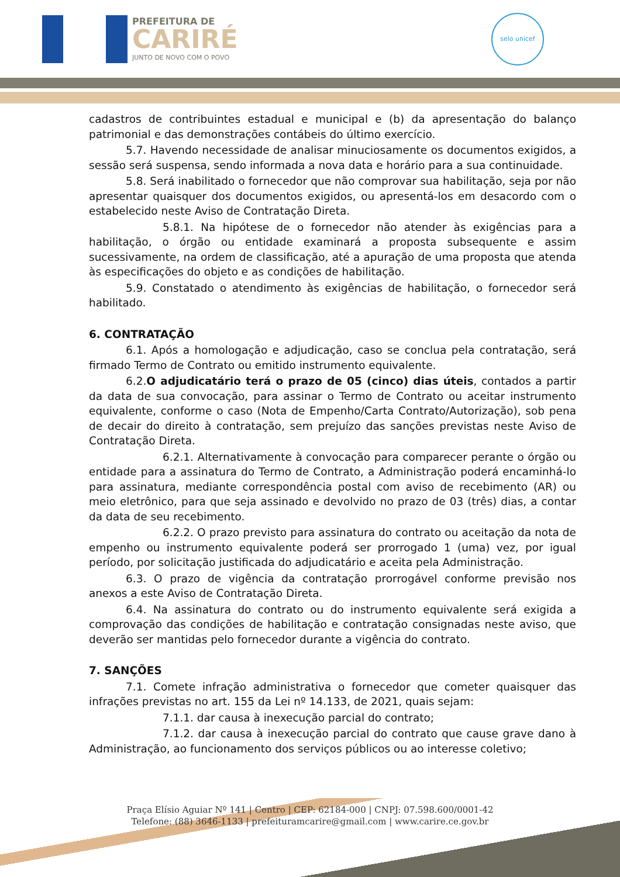PREFEITURA DE
CARIRÉ
JUNTO DE NOVO COM O POVO
selo unicef
cadastros de contribuintes estadual e municipal e (b) da apresentação do balanço patrimonial e das demonstrações contábeis do último exercício.
5.7. Havendo necessidade de analisar minuciosamente os documentos exigidos, a sessão será suspensa, sendo informada a nova data e horário para a sua continuidade.
5.8. Será inabilitado o fornecedor que não comprovar sua habilitação, seja por não apresentar quaisquer dos documentos exigidos, ou apresentá-los em desacordo com o estabelecido neste Aviso de Contratação Direta.
5.8.1. Na hipótese de o fornecedor não atender às exigências para a habilitação, o órgão ou entidade examinará a proposta subsequente e assim sucessivamente, na ordem de classificação, até a apuração de uma proposta que atenda às especificações do objeto e as condições de habilitação.
5.9. Constatado o atendimento às exigências de habilitação, o fornecedor será habilitado.
6. CONTRATAÇÃO
6.1. Após a homologação e adjudicação, caso se conclua pela contratação, será firmado Termo de Contrato ou emitido instrumento equivalente.
6.2.O adjudicatário terá o prazo de 05 (cinco) dias úteis, contados a partir da data de sua convocação, para assinar o Termo de Contrato ou aceitar instrumento equivalente, conforme o caso (Nota de Empenho/Carta Contrato/Autorização), sob pena de decair do direito à contratação, sem prejuízo das sanções previstas neste Aviso de Contratação Direta.
6.2.1. Alternativamente à convocação para comparecer perante o órgão ou entidade para a assinatura do Termo de Contrato, a Administração poderá encaminhá-lo para assinatura, mediante correspondência postal com aviso de recebimento (AR) ou meio eletrônico, para que seja assinado e devolvido no prazo de 03 (três) dias, a contar da data de seu recebimento.
6.2.2. O prazo previsto para assinatura do contrato ou aceitação da nota de empenho ou instrumento equivalente poderá ser prorrogado 1 (uma) vez, por igual período, por solicitação justificada do adjudicatário e aceita pela Administração.
6.3. O prazo de vigência da contratação prorrogável conforme previsão nos anexos a este Aviso de Contratação Direta.
6.4. Na assinatura do contrato ou do instrumento equivalente será exigida a comprovação das condições de habilitação e contratação consignadas neste aviso, que deverão ser mantidas pelo fornecedor durante a vigência do contrato.
7. SANÇÕES
7.1. Comete infração administrativa o fornecedor que cometer quaisquer das infrações previstas no art. 155 da Lei nº 14.133, de 2021, quais sejam:
7.1.1. dar causa à inexecução parcial do contrato;
7.1.2. dar causa à inexecução parcial do contrato que cause grave dano à Administração, ao funcionamento dos serviços públicos ou ao interesse coletivo;
Praça Elísio Aguiar Nº 141 | Centro | CEP: 62184-000 | CNPJ: 07.598.600/0001-42
Telefone: (88) 3646-1133 | prefeituramcarire@gmail.com | www.carire.ce.gov.br